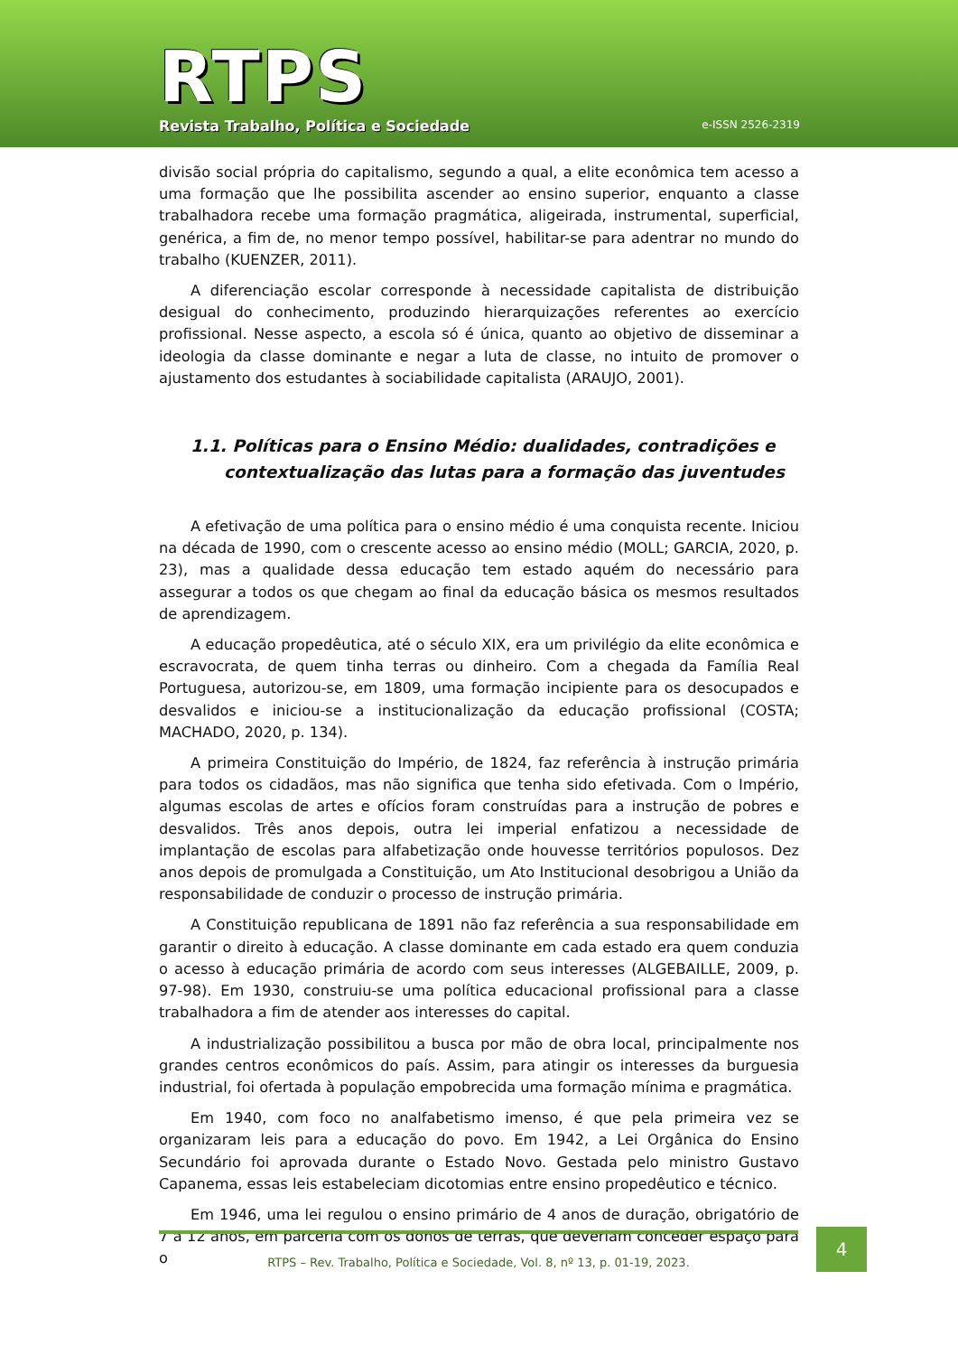RTPS
Revista Trabalho, Política e Sociedade
e-ISSN 2526-2319
divisão social própria do capitalismo, segundo a qual, a elite econômica tem acesso a uma formação que lhe possibilita ascender ao ensino superior, enquanto a classe trabalhadora recebe uma formação pragmática, aligeirada, instrumental, superficial, genérica, a fim de, no menor tempo possível, habilitar-se para adentrar no mundo do trabalho (KUENZER, 2011).
A diferenciação escolar corresponde à necessidade capitalista de distribuição desigual do conhecimento, produzindo hierarquizações referentes ao exercício profissional. Nesse aspecto, a escola só é única, quanto ao objetivo de disseminar a ideologia da classe dominante e negar a luta de classe, no intuito de promover o ajustamento dos estudantes à sociabilidade capitalista (ARAUJO, 2001).
1.1. Políticas para o Ensino Médio: dualidades, contradições e
contextualização das lutas para a formação das juventudes
A efetivação de uma política para o ensino médio é uma conquista recente. Iniciou na década de 1990, com o crescente acesso ao ensino médio (MOLL; GARCIA, 2020, p. 23), mas a qualidade dessa educação tem estado aquém do necessário para assegurar a todos os que chegam ao final da educação básica os mesmos resultados de aprendizagem.
A educação propedêutica, até o século XIX, era um privilégio da elite econômica e escravocrata, de quem tinha terras ou dinheiro. Com a chegada da Família Real Portuguesa, autorizou-se, em 1809, uma formação incipiente para os desocupados e desvalidos e iniciou-se a institucionalização da educação profissional (COSTA; MACHADO, 2020, p. 134).
A primeira Constituição do Império, de 1824, faz referência à instrução primária para todos os cidadãos, mas não significa que tenha sido efetivada. Com o Império, algumas escolas de artes e ofícios foram construídas para a instrução de pobres e desvalidos. Três anos depois, outra lei imperial enfatizou a necessidade de implantação de escolas para alfabetização onde houvesse territórios populosos. Dez anos depois de promulgada a Constituição, um Ato Institucional desobrigou a União da responsabilidade de conduzir o processo de instrução primária.
A Constituição republicana de 1891 não faz referência a sua responsabilidade em garantir o direito à educação. A classe dominante em cada estado era quem conduzia o acesso à educação primária de acordo com seus interesses (ALGEBAILLE, 2009, p. 97-98). Em 1930, construiu-se uma política educacional profissional para a classe trabalhadora a fim de atender aos interesses do capital.
A industrialização possibilitou a busca por mão de obra local, principalmente nos grandes centros econômicos do país. Assim, para atingir os interesses da burguesia industrial, foi ofertada à população empobrecida uma formação mínima e pragmática.
Em 1940, com foco no analfabetismo imenso, é que pela primeira vez se organizaram leis para a educação do povo. Em 1942, a Lei Orgânica do Ensino Secundário foi aprovada durante o Estado Novo. Gestada pelo ministro Gustavo Capanema, essas leis estabeleciam dicotomias entre ensino propedêutico e técnico.
Em 1946, uma lei regulou o ensino primário de 4 anos de duração, obrigatório de 7 a 12 anos, em parceria com os donos de terras, que deveriam conceder espaço para o
RTPS – Rev. Trabalho, Política e Sociedade, Vol. 8, nº 13, p. 01-19, 2023.
4